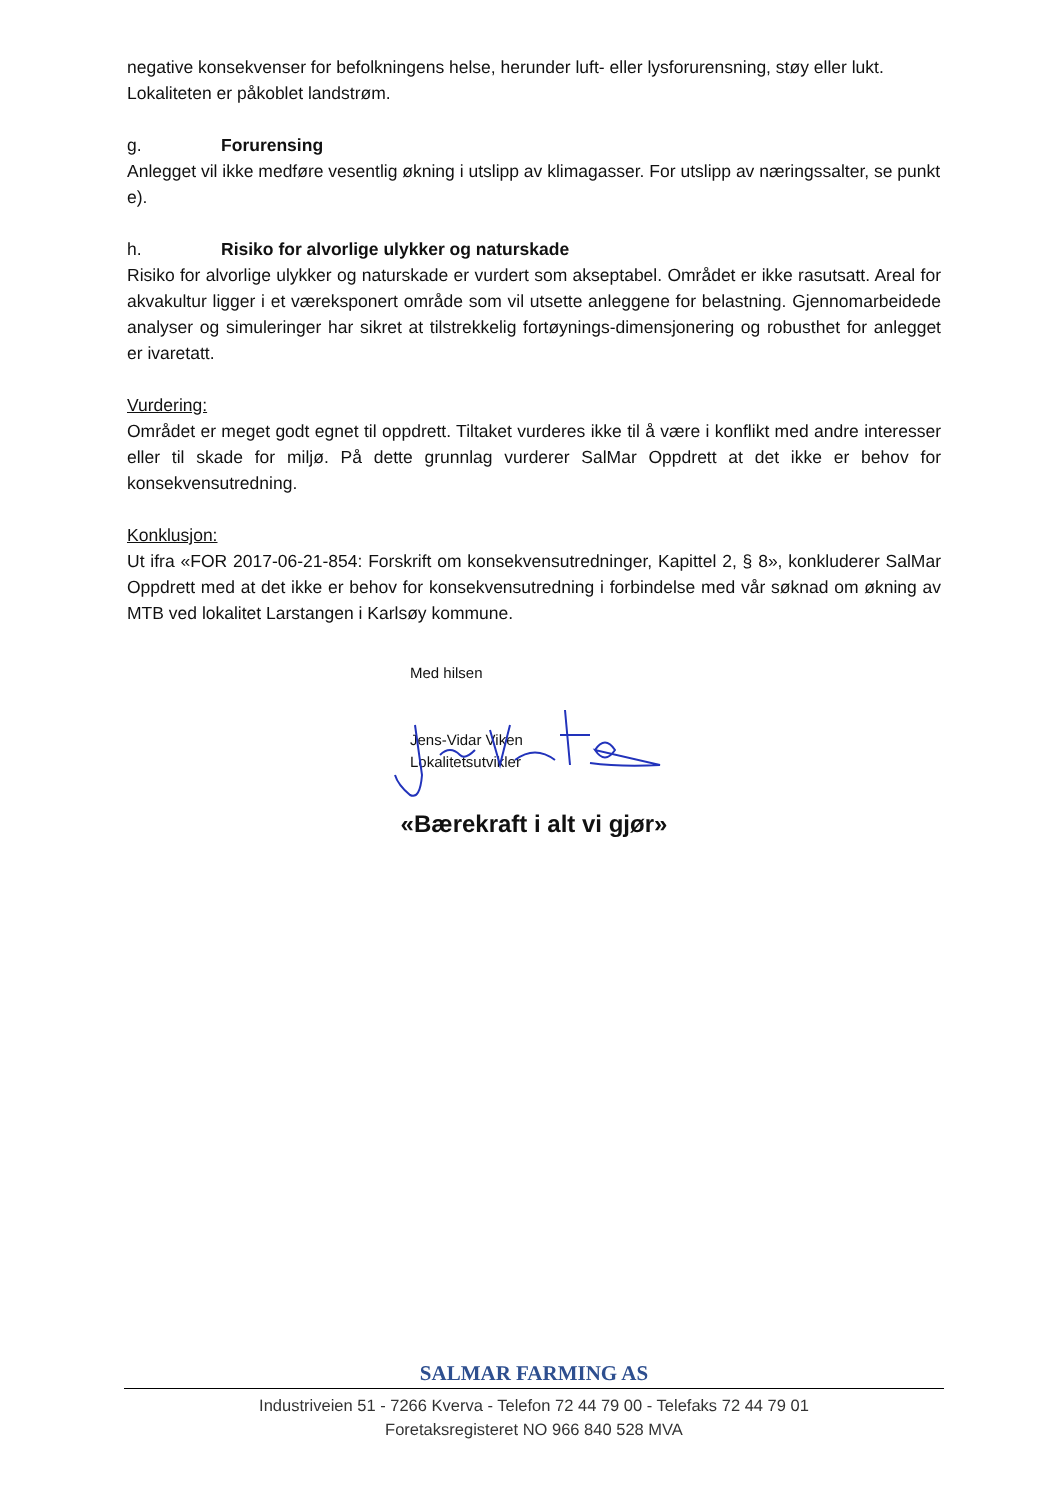negative konsekvenser for befolkningens helse, herunder luft- eller lysforurensning, støy eller lukt. Lokaliteten er påkoblet landstrøm.
g. Forurensing
Anlegget vil ikke medføre vesentlig økning i utslipp av klimagasser. For utslipp av næringssalter, se punkt e).
h. Risiko for alvorlige ulykker og naturskade
Risiko for alvorlige ulykker og naturskade er vurdert som akseptabel. Området er ikke rasutsatt. Areal for akvakultur ligger i et væreksponert område som vil utsette anleggene for belastning. Gjennomarbeidede analyser og simuleringer har sikret at tilstrekkelig fortøynings-dimensjonering og robusthet for anlegget er ivaretatt.
Vurdering:
Området er meget godt egnet til oppdrett. Tiltaket vurderes ikke til å være i konflikt med andre interesser eller til skade for miljø. På dette grunnlag vurderer SalMar Oppdrett at det ikke er behov for konsekvensutredning.
Konklusjon:
Ut ifra «FOR 2017-06-21-854: Forskrift om konsekvensutredninger, Kapittel 2, § 8», konkluderer SalMar Oppdrett med at det ikke er behov for konsekvensutredning i forbindelse med vår søknad om økning av MTB ved lokalitet Larstangen i Karlsøy kommune.
Med hilsen
Jens-Vidar Viken
Lokalitetsutvikler
«Bærekraft i alt vi gjør»
SALMAR FARMING AS
Industriveien 51 - 7266 Kverva - Telefon 72 44 79 00 - Telefaks 72 44 79 01
Foretaksregisteret NO 966 840 528 MVA